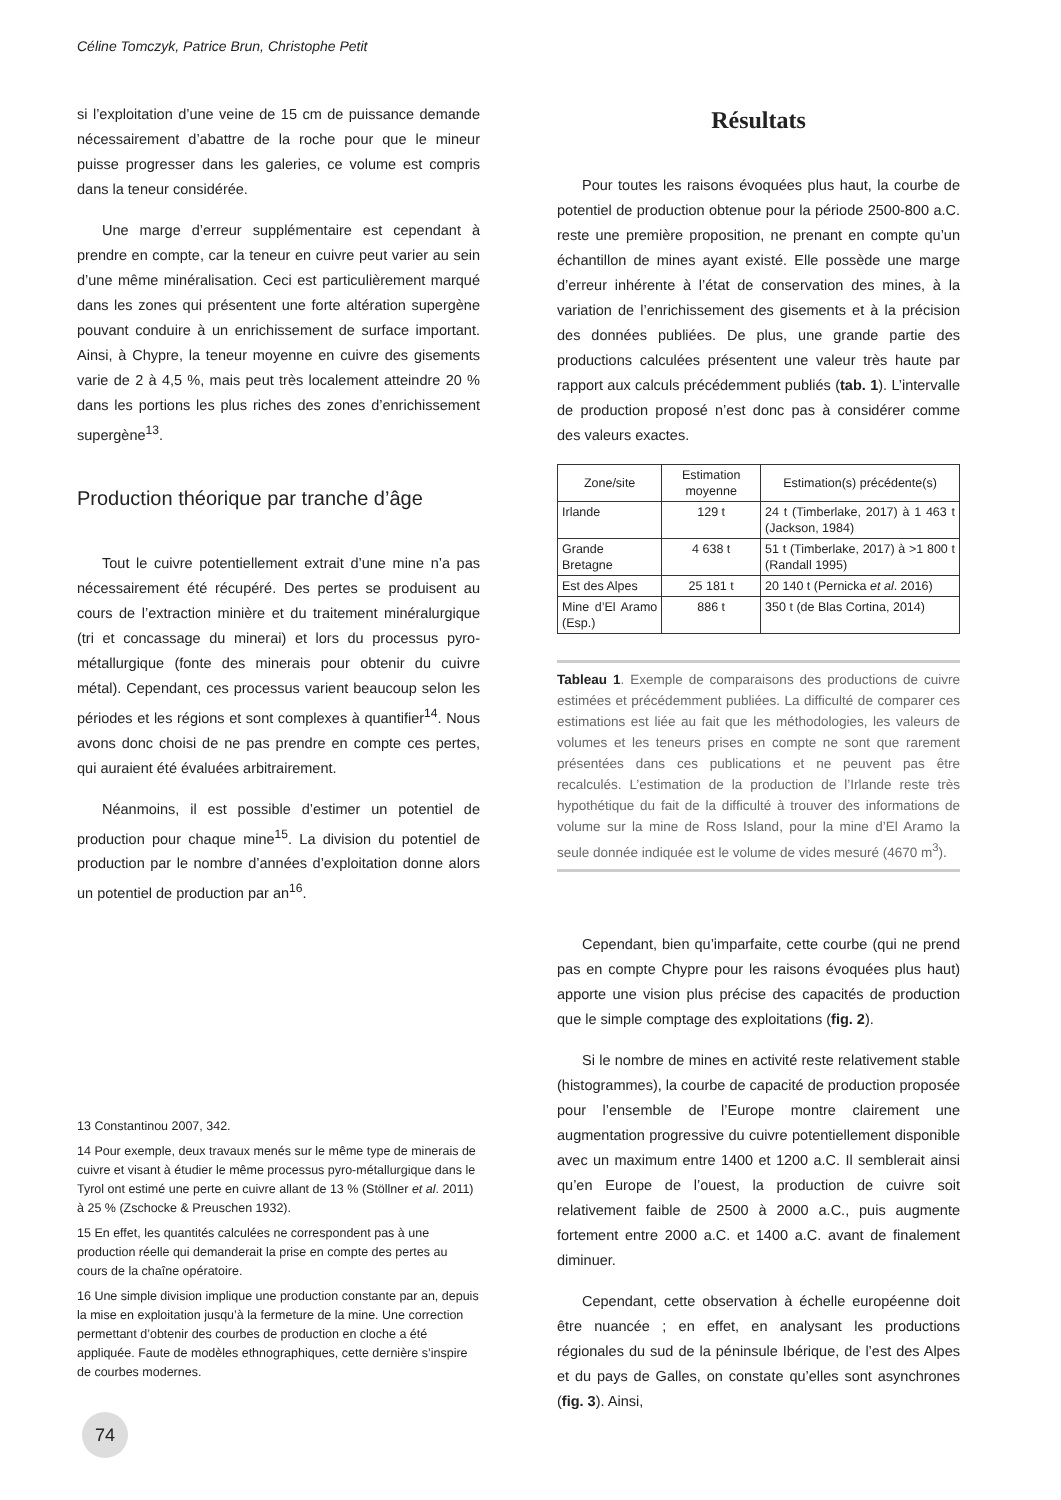Céline Tomczyk, Patrice Brun, Christophe Petit
si l’exploitation d’une veine de 15 cm de puissance demande nécessairement d’abattre de la roche pour que le mineur puisse progresser dans les galeries, ce volume est compris dans la teneur considérée.
Une marge d’erreur supplémentaire est cependant à prendre en compte, car la teneur en cuivre peut varier au sein d’une même minéralisation. Ceci est particulièrement marqué dans les zones qui présentent une forte altération supergène pouvant conduire à un enrichissement de surface important. Ainsi, à Chypre, la teneur moyenne en cuivre des gisements varie de 2 à 4,5 %, mais peut très localement atteindre 20 % dans les portions les plus riches des zones d’enrichissement supergène<sup>13</sup>.
Production théorique par tranche d’âge
Tout le cuivre potentiellement extrait d’une mine n’a pas nécessairement été récupéré. Des pertes se produisent au cours de l’extraction minière et du traitement minéralurgique (tri et concassage du minerai) et lors du processus pyro-métallurgique (fonte des minerais pour obtenir du cuivre métal). Cependant, ces processus varient beaucoup selon les périodes et les régions et sont complexes à quantifier<sup>14</sup>. Nous avons donc choisi de ne pas prendre en compte ces pertes, qui auraient été évaluées arbitrairement.
Néanmoins, il est possible d’estimer un potentiel de production pour chaque mine<sup>15</sup>. La division du potentiel de production par le nombre d’années d’exploitation donne alors un potentiel de production par an<sup>16</sup>.
13 Constantinou 2007, 342.
14 Pour exemple, deux travaux menés sur le même type de minerais de cuivre et visant à étudier le même processus pyro-métallurgique dans le Tyrol ont estimé une perte en cuivre allant de 13 % (Stöllner et al. 2011) à 25 % (Zschocke & Preuschen 1932).
15 En effet, les quantités calculées ne correspondent pas à une production réelle qui demanderait la prise en compte des pertes au cours de la chaîne opératoire.
16 Une simple division implique une production constante par an, depuis la mise en exploitation jusqu’à la fermeture de la mine. Une correction permettant d’obtenir des courbes de production en cloche a été appliquée. Faute de modèles ethnographiques, cette dernière s’inspire de courbes modernes.
Résultats
Pour toutes les raisons évoquées plus haut, la courbe de potentiel de production obtenue pour la période 2500-800 a.C. reste une première proposition, ne prenant en compte qu’un échantillon de mines ayant existé. Elle possède une marge d’erreur inhérente à l’état de conservation des mines, à la variation de l’enrichissement des gisements et à la précision des données publiées. De plus, une grande partie des productions calculées présentent une valeur très haute par rapport aux calculs précédemment publiés (tab. 1). L’intervalle de production proposé n’est donc pas à considérer comme des valeurs exactes.
| Zone/site | Estimation moyenne | Estimation(s) précédente(s) |
| --- | --- | --- |
| Irlande | 129 t | 24 t (Timberlake, 2017) à 1 463 t (Jackson, 1984) |
| Grande Bretagne | 4 638 t | 51 t (Timberlake, 2017) à >1 800 t (Randall 1995) |
| Est des Alpes | 25 181 t | 20 140 t (Pernicka et al . 2016) |
| Mine d’El Aramo (Esp.) | 886 t | 350 t (de Blas Cortina, 2014) |
Tableau 1. Exemple de comparaisons des productions de cuivre estimées et précédemment publiées. La difficulté de comparer ces estimations est liée au fait que les méthodologies, les valeurs de volumes et les teneurs prises en compte ne sont que rarement présentées dans ces publications et ne peuvent pas être recalculés. L’estimation de la production de l’Irlande reste très hypothétique du fait de la difficulté à trouver des informations de volume sur la mine de Ross Island, pour la mine d’El Aramo la seule donnée indiquée est le volume de vides mesuré (4670 m<sup>3</sup>).
Cependant, bien qu’imparfaite, cette courbe (qui ne prend pas en compte Chypre pour les raisons évoquées plus haut) apporte une vision plus précise des capacités de production que le simple comptage des exploitations (fig. 2).
Si le nombre de mines en activité reste relativement stable (histogrammes), la courbe de capacité de production proposée pour l’ensemble de l’Europe montre clairement une augmentation progressive du cuivre potentiellement disponible avec un maximum entre 1400 et 1200 a.C. Il semblerait ainsi qu’en Europe de l’ouest, la production de cuivre soit relativement faible de 2500 à 2000 a.C., puis augmente fortement entre 2000 a.C. et 1400 a.C. avant de finalement diminuer.
Cependant, cette observation à échelle européenne doit être nuancée ; en effet, en analysant les productions régionales du sud de la péninsule Ibérique, de l’est des Alpes et du pays de Galles, on constate qu’elles sont asynchrones (fig. 3). Ainsi,
74